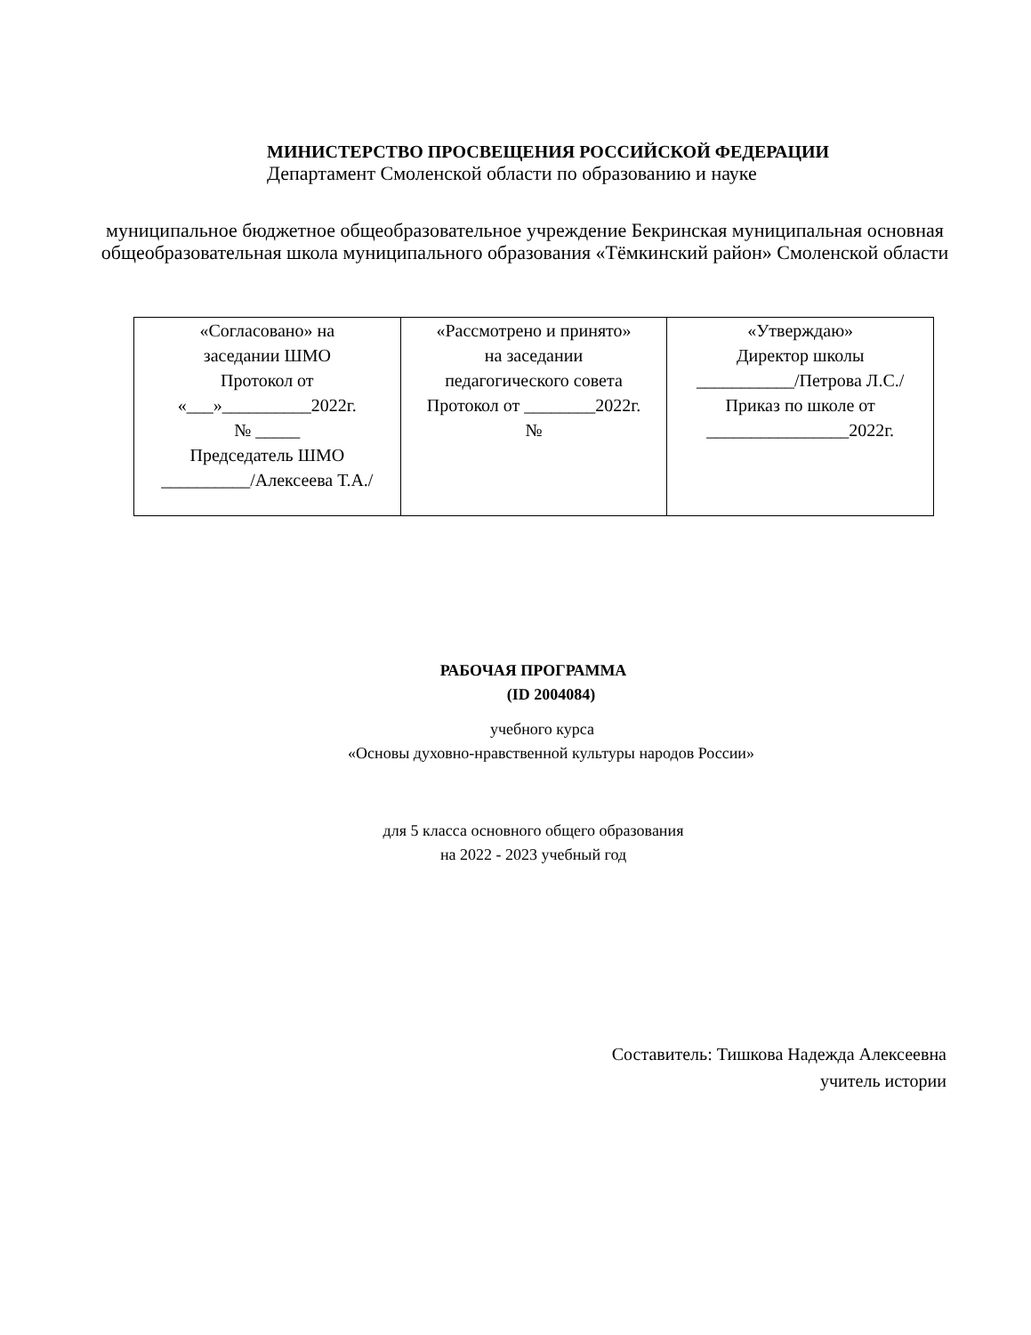МИНИСТЕРСТВО ПРОСВЕЩЕНИЯ РОССИЙСКОЙ ФЕДЕРАЦИИ
Департамент Смоленской области по образованию и науке
муниципальное бюджетное общеобразовательное учреждение Бекринская муниципальная основная общеобразовательная школа муниципального образования «Тёмкинский район» Смоленской области
| «Согласовано» на заседании ШМО Протокол от «___»__________2022г. № _____ Председатель ШМО __________/Алексеева Т.А./ | «Рассмотрено и принято» на заседании педагогического совета Протокол от ________2022г. № | «Утверждаю» Директор школы ___________/Петрова Л.С./ Приказ по школе от ________________2022г. |
РАБОЧАЯ ПРОГРАММА
(ID 2004084)
учебного курса
«Основы духовно-нравственной культуры народов России»
для 5 класса основного общего образования
на 2022 - 2023 учебный год
Составитель: Тишкова Надежда Алексеевна
учитель истории